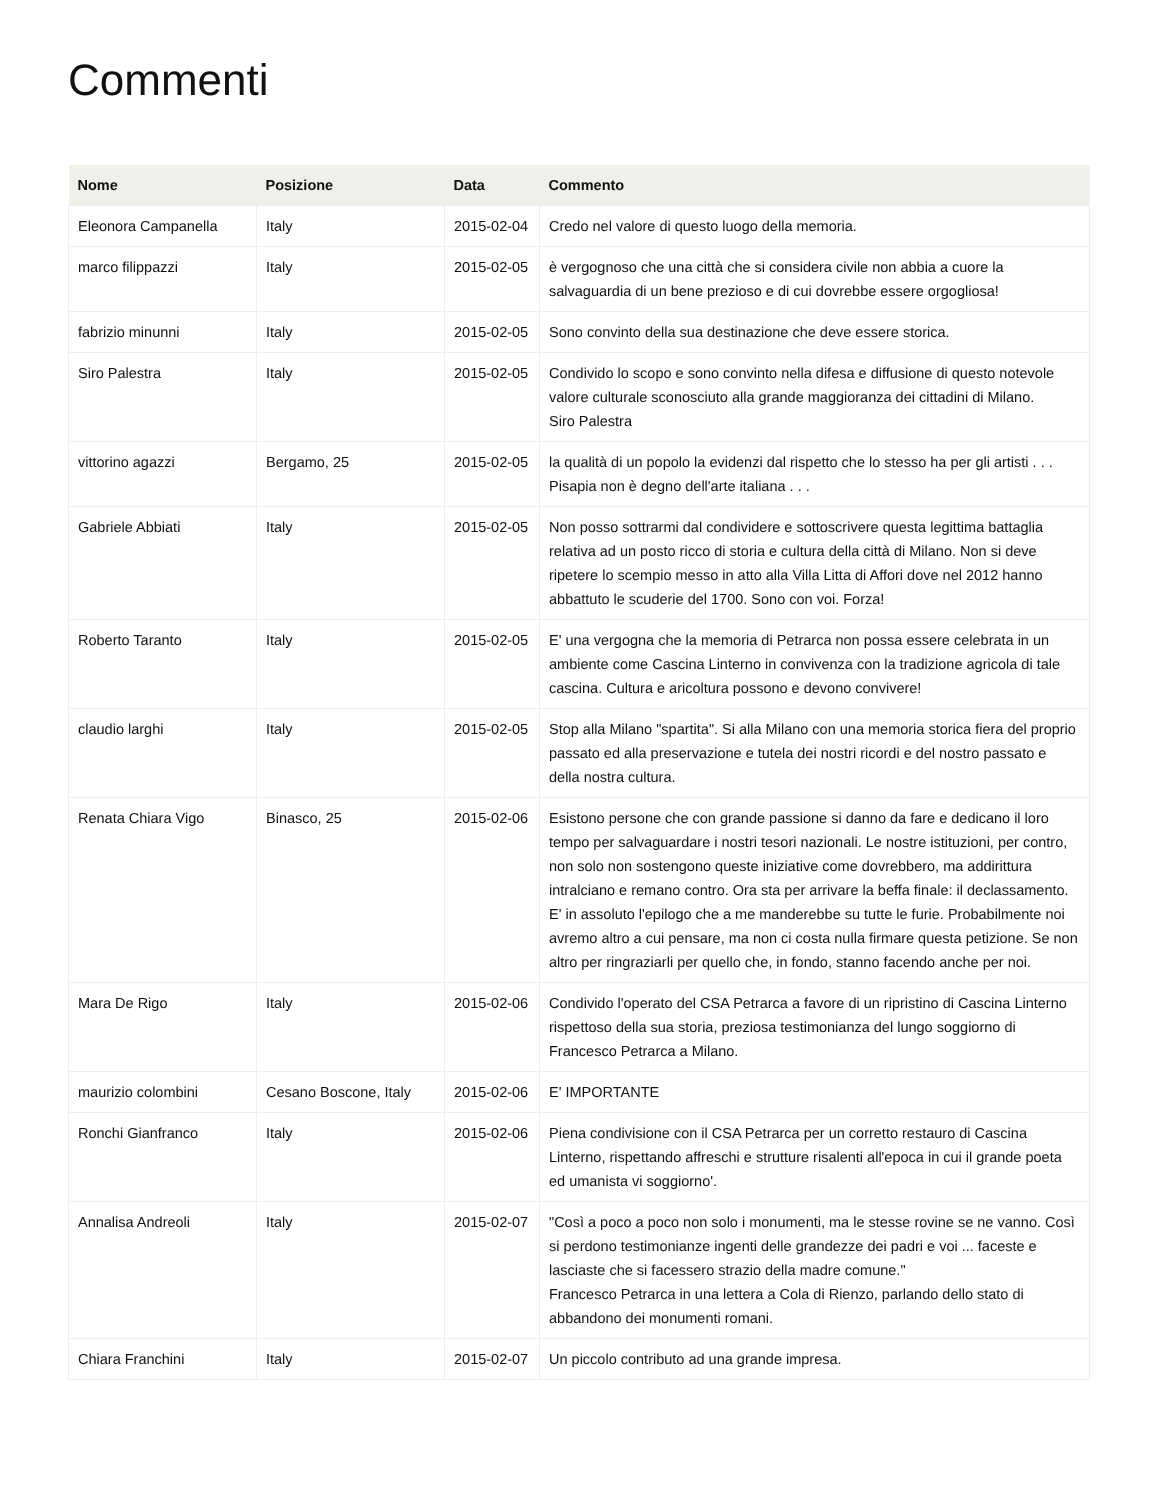Commenti
| Nome | Posizione | Data | Commento |
| --- | --- | --- | --- |
| Eleonora Campanella | Italy | 2015-02-04 | Credo nel valore di questo luogo della memoria. |
| marco filippazzi | Italy | 2015-02-05 | è vergognoso che una città che si considera civile non abbia a cuore la salvaguardia di un bene prezioso e di cui dovrebbe essere orgogliosa! |
| fabrizio minunni | Italy | 2015-02-05 | Sono convinto della sua destinazione che deve essere storica. |
| Siro Palestra | Italy | 2015-02-05 | Condivido lo scopo e sono convinto nella difesa e diffusione di questo notevole valore culturale sconosciuto alla grande maggioranza dei cittadini di Milano. Siro Palestra |
| vittorino agazzi | Bergamo, 25 | 2015-02-05 | la qualità di un popolo la evidenzi dal rispetto che lo stesso ha per gli artisti . . . Pisapia non è degno dell'arte italiana . . . |
| Gabriele Abbiati | Italy | 2015-02-05 | Non posso sottrarmi dal condividere e sottoscrivere questa legittima battaglia relativa ad un posto ricco di storia e cultura della città di Milano. Non si deve ripetere lo scempio messo in atto alla Villa Litta di Affori dove nel 2012 hanno abbattuto le scuderie del 1700. Sono con voi. Forza! |
| Roberto Taranto | Italy | 2015-02-05 | E' una vergogna che la memoria di Petrarca non possa essere celebrata in un ambiente come Cascina Linterno in convivenza con la tradizione agricola di tale cascina. Cultura e aricoltura possono e devono convivere! |
| claudio larghi | Italy | 2015-02-05 | Stop alla Milano "spartita". Si alla Milano con una memoria storica fiera del proprio passato ed alla preservazione e tutela dei nostri ricordi e del nostro passato e della nostra cultura. |
| Renata Chiara Vigo | Binasco, 25 | 2015-02-06 | Esistono persone che con grande passione si danno da fare e dedicano il loro tempo per salvaguardare i nostri tesori nazionali. Le nostre istituzioni, per contro, non solo non sostengono queste iniziative come dovrebbero, ma addirittura intralciano e remano contro. Ora sta per arrivare la beffa finale: il declassamento. E' in assoluto l'epilogo che a me manderebbe su tutte le furie. Probabilmente noi avremo altro a cui pensare, ma non ci costa nulla firmare questa petizione. Se non altro per ringraziarli per quello che, in fondo, stanno facendo anche per noi. |
| Mara De Rigo | Italy | 2015-02-06 | Condivido l'operato del CSA Petrarca a favore di un ripristino di Cascina Linterno rispettoso della sua storia, preziosa testimonianza del lungo soggiorno di Francesco Petrarca a Milano. |
| maurizio colombini | Cesano Boscone, Italy | 2015-02-06 | E' IMPORTANTE |
| Ronchi Gianfranco | Italy | 2015-02-06 | Piena condivisione con il CSA Petrarca per un corretto restauro di Cascina Linterno, rispettando affreschi e strutture risalenti all'epoca in cui il grande poeta ed umanista vi soggiorno'. |
| Annalisa Andreoli | Italy | 2015-02-07 | "Così a poco a poco non solo i monumenti, ma le stesse rovine se ne vanno. Così si perdono testimonianze ingenti delle grandezze dei padri e voi ... faceste e lasciaste che si facessero strazio della madre comune." Francesco Petrarca in una lettera a Cola di Rienzo, parlando dello stato di abbandono dei monumenti romani. |
| Chiara Franchini | Italy | 2015-02-07 | Un piccolo contributo ad una grande impresa. |